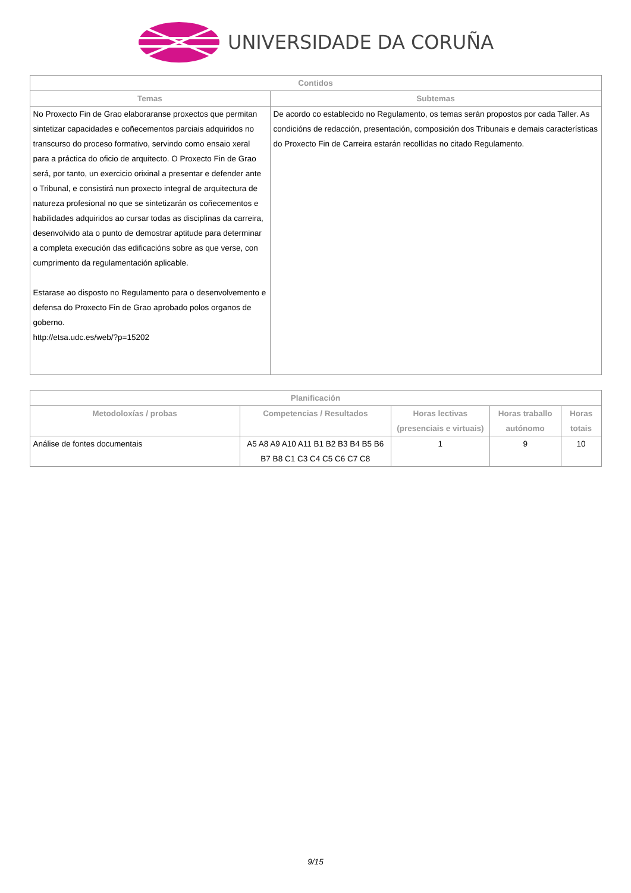UNIVERSIDADE DA CORUÑA
| Contidos | |
| --- | --- |
| Temas | Subtemas |
| No Proxecto Fin de Grao elaboraranse proxectos que permitan sintetizar capacidades e coñecementos parciais adquiridos no transcurso do proceso formativo, servindo como ensaio xeral para a práctica do oficio de arquitecto. O Proxecto Fin de Grao será, por tanto, un exercicio orixinal a presentar e defender ante o Tribunal, e consistirá nun proxecto integral de arquitectura de natureza profesional no que se sintetizarán os coñecementos e habilidades adquiridos ao cursar todas as disciplinas da carreira, desenvolvido ata o punto de demostrar aptitude para determinar a completa execución das edificacións sobre as que verse, con cumprimento da regulamentación aplicable. Estarase ao disposto no Regulamento para o desenvolvemento e defensa do Proxecto Fin de Grao aprobado polos organos de goberno. http://etsa.udc.es/web/?p=15202 | De acordo co establecido no Regulamento, os temas serán propostos por cada Taller. As condicións de redacción, presentación, composición dos Tribunais e demais características do Proxecto Fin de Carreira estarán recollidas no citado Regulamento. |
| Planificación | | | | |
| --- | --- | --- | --- | --- |
| Metodoloxías / probas | Competencias / Resultados | Horas lectivas (presenciais e virtuais) | Horas traballo autónomo | Horas totais |
| Análise de fontes documentais | A5 A8 A9 A10 A11 B1 B2 B3 B4 B5 B6 B7 B8 C1 C3 C4 C5 C6 C7 C8 | 1 | 9 | 10 |
9/15